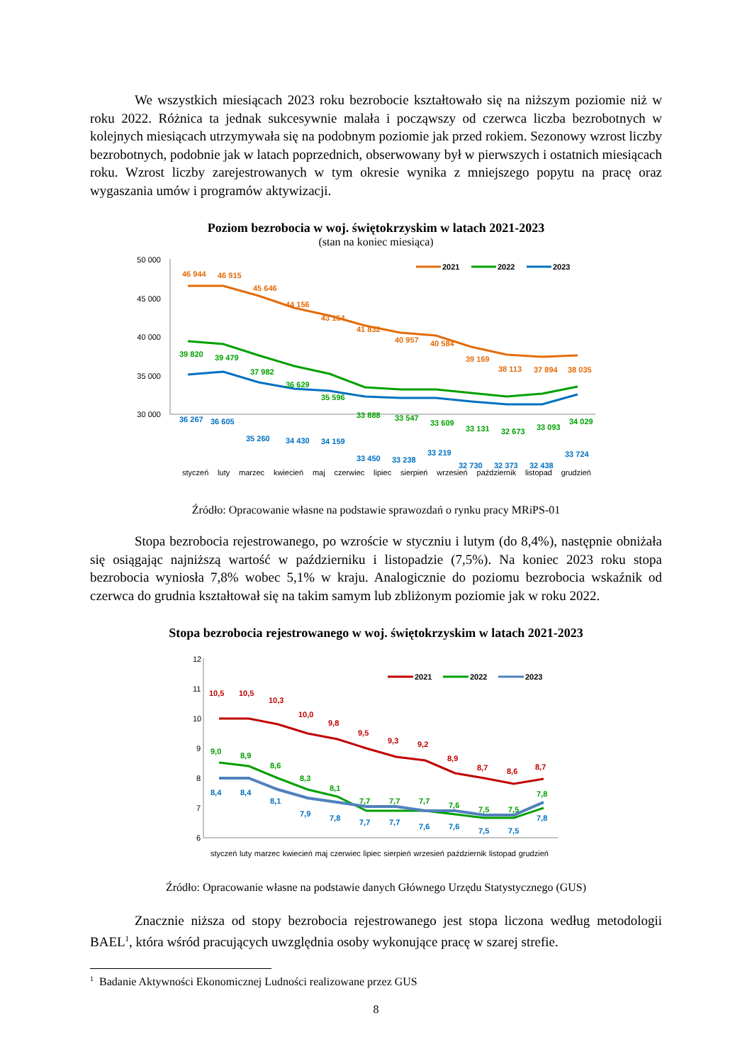We wszystkich miesiącach 2023 roku bezrobocie kształtowało się na niższym poziomie niż w roku 2022. Różnica ta jednak sukcesywnie malała i począwszy od czerwca liczba bezrobotnych w kolejnych miesiącach utrzymywała się na podobnym poziomie jak przed rokiem. Sezonowy wzrost liczby bezrobotnych, podobnie jak w latach poprzednich, obserwowany był w pierwszych i ostatnich miesiącach roku. Wzrost liczby zarejestrowanych w tym okresie wynika z mniejszego popytu na pracę oraz wygaszania umów i programów aktywizacji.
Poziom bezrobocia w woj. świętokrzyskim w latach 2021-2023
(stan na koniec miesiąca)
50 000
45 000
40 000
35 000
30 000
46 944
46 915
45 646
44 156
43 154
41 832
40 957
40 584
39 169
38 113
37 894
38 035
39 820
39 479
37 982
36 629
35 596
33 888
33 547
33 609
36 267
36 605
35 260
34 430
34 159
33 450
33 238
33 219
33 131
32 673
33 093
34 029
32 730
32 373
32 438
33 724
2021
2022
2023
styczeń luty marzec kwiecień maj czerwiec lipiec sierpień wrzesień październik listopad grudzień
Źródło: Opracowanie własne na podstawie sprawozdań o rynku pracy MRiPS-01
Stopa bezrobocia rejestrowanego, po wzroście w styczniu i lutym (do 8,4%), następnie obniżała się osiągając najniższą wartość w październiku i listopadzie (7,5%). Na koniec 2023 roku stopa bezrobocia wyniosła 7,8% wobec 5,1% w kraju. Analogicznie do poziomu bezrobocia wskaźnik od czerwca do grudnia kształtował się na takim samym lub zbliżonym poziomie jak w roku 2022.
Stopa bezrobocia rejestrowanego w woj. świętokrzyskim w latach 2021-2023
12
11
10
9
8
7
6
10,5
10,5
10,3
10,0
9,8
9,5
9,3
9,2
8,9
8,7
8,6
8,7
9,0
8,9
8,6
8,3
8,1
7,7
7,7
7,7
7,6
7,5
7,5
7,8
8,4
8,4
8,1
7,9
7,8
7,7
7,7
7,6
7,6
7,5
7,5
7,8
2021
2022
2023
styczeń luty marzec kwiecień maj czerwiec lipiec sierpień wrzesień październik listopad grudzień
Źródło: Opracowanie własne na podstawie danych Głównego Urzędu Statystycznego (GUS)
Znacznie niższa od stopy bezrobocia rejestrowanego jest stopa liczona według metodologii BAEL<sup>1</sup>, która wśród pracujących uwzględnia osoby wykonujące pracę w szarej strefie.
<sup>1</sup> Badanie Aktywności Ekonomicznej Ludności realizowane przez GUS
8